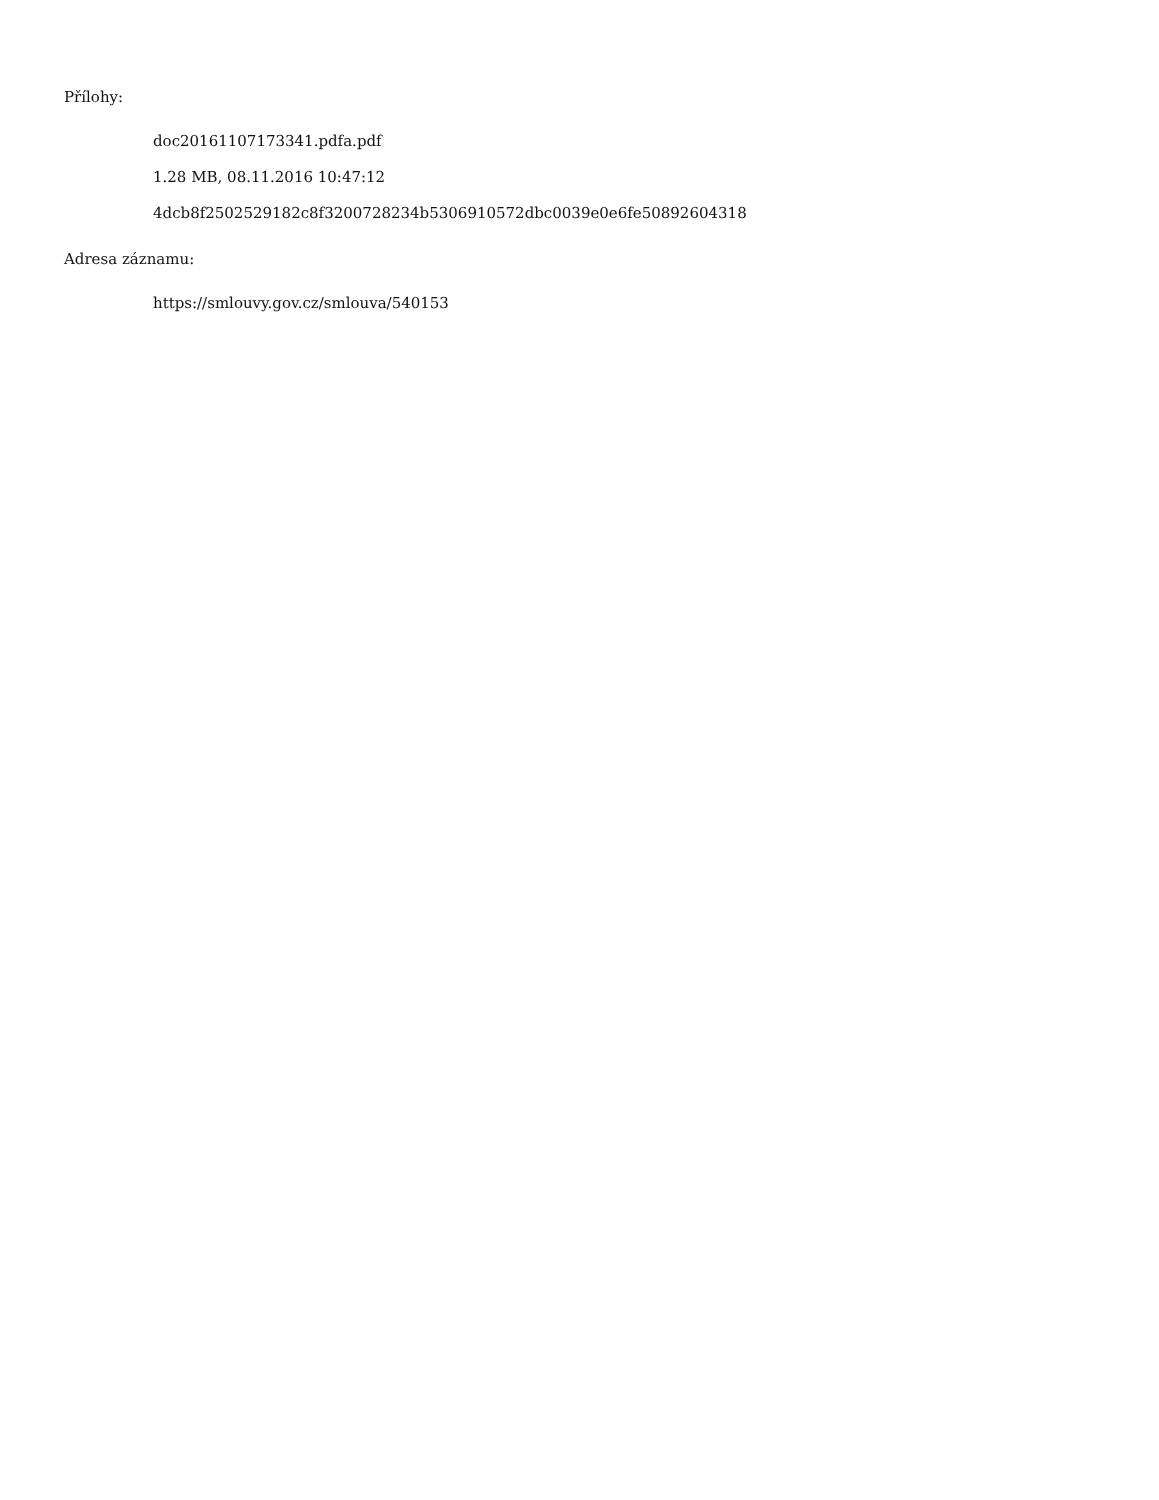Přílohy:
doc20161107173341.pdfa.pdf
1.28 MB, 08.11.2016 10:47:12
4dcb8f2502529182c8f3200728234b5306910572dbc0039e0e6fe50892604318
Adresa záznamu:
https://smlouvy.gov.cz/smlouva/540153